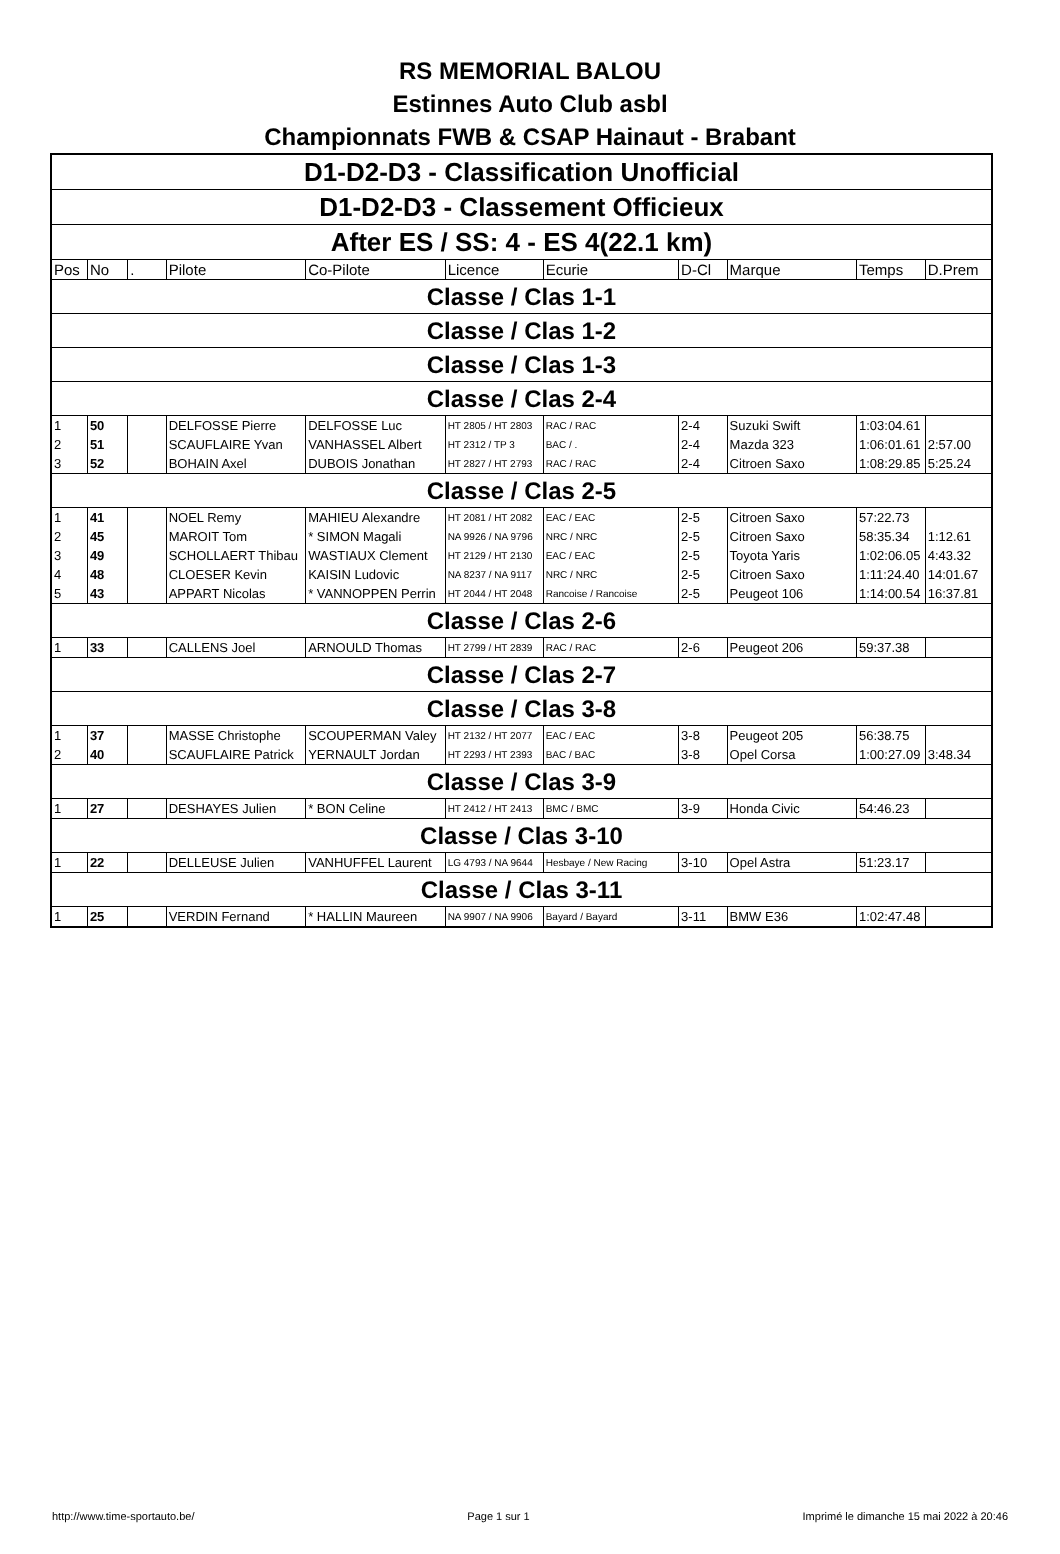RS MEMORIAL BALOU
Estinnes Auto Club asbl
Championnats FWB & CSAP Hainaut - Brabant
| D1-D2-D3 - Classification Unofficial | | | | | | | | | | |
| D1-D2-D3 - Classement Officieux | | | | | | | | | | |
| After ES / SS: 4 - ES 4(22.1 km) | | | | | | | | | | |
| Pos | No | . | Pilote | Co-Pilote | Licence | Ecurie | D-Cl | Marque | Temps | D.Prem |
| Classe / Clas 1-1 | | | | | | | | | | |
| Classe / Clas 1-2 | | | | | | | | | | |
| Classe / Clas 1-3 | | | | | | | | | | |
| Classe / Clas 2-4 | | | | | | | | | | |
| 1 | 50 | | DELFOSSE Pierre | DELFOSSE Luc | HT 2805 / HT 2803 | RAC / RAC | 2-4 | Suzuki Swift | 1:03:04.61 | |
| 2 | 51 | | SCAUFLAIRE Yvan | VANHASSEL Albert | HT 2312 / TP 3 | BAC / . | 2-4 | Mazda 323 | 1:06:01.61 | 2:57.00 |
| 3 | 52 | | BOHAIN Axel | DUBOIS Jonathan | HT 2827 / HT 2793 | RAC / RAC | 2-4 | Citroen Saxo | 1:08:29.85 | 5:25.24 |
| Classe / Clas 2-5 | | | | | | | | | | |
| 1 | 41 | | NOEL Remy | MAHIEU Alexandre | HT 2081 / HT 2082 | EAC / EAC | 2-5 | Citroen Saxo | 57:22.73 | |
| 2 | 45 | | MAROIT Tom | * SIMON Magali | NA 9926 / NA 9796 | NRC / NRC | 2-5 | Citroen Saxo | 58:35.34 | 1:12.61 |
| 3 | 49 | | SCHOLLAERT Thibau | WASTIAUX Clement | HT 2129 / HT 2130 | EAC / EAC | 2-5 | Toyota Yaris | 1:02:06.05 | 4:43.32 |
| 4 | 48 | | CLOESER Kevin | KAISIN Ludovic | NA 8237 / NA 9117 | NRC / NRC | 2-5 | Citroen Saxo | 1:11:24.40 | 14:01.67 |
| 5 | 43 | | APPART Nicolas | * VANNOPPEN Perrin | HT 2044 / HT 2048 | Rancoise / Rancoise | 2-5 | Peugeot 106 | 1:14:00.54 | 16:37.81 |
| Classe / Clas 2-6 | | | | | | | | | | |
| 1 | 33 | | CALLENS Joel | ARNOULD Thomas | HT 2799 / HT 2839 | RAC / RAC | 2-6 | Peugeot 206 | 59:37.38 | |
| Classe / Clas 2-7 | | | | | | | | | | |
| Classe / Clas 3-8 | | | | | | | | | | |
| 1 | 37 | | MASSE Christophe | SCOUPERMAN Valey | HT 2132 / HT 2077 | EAC / EAC | 3-8 | Peugeot 205 | 56:38.75 | |
| 2 | 40 | | SCAUFLAIRE Patrick | YERNAULT Jordan | HT 2293 / HT 2393 | BAC / BAC | 3-8 | Opel Corsa | 1:00:27.09 | 3:48.34 |
| Classe / Clas 3-9 | | | | | | | | | | |
| 1 | 27 | | DESHAYES Julien | * BON Celine | HT 2412 / HT 2413 | BMC / BMC | 3-9 | Honda Civic | 54:46.23 | |
| Classe / Clas 3-10 | | | | | | | | | | |
| 1 | 22 | | DELLEUSE Julien | VANHUFFEL Laurent | LG 4793 / NA 9644 | Hesbaye / New Racing | 3-10 | Opel Astra | 51:23.17 | |
| Classe / Clas 3-11 | | | | | | | | | | |
| 1 | 25 | | VERDIN Fernand | * HALLIN Maureen | NA 9907 / NA 9906 | Bayard / Bayard | 3-11 | BMW E36 | 1:02:47.48 | |
http://www.time-sportauto.be/ Page 1 sur 1 Imprimé le dimanche 15 mai 2022 à 20:46